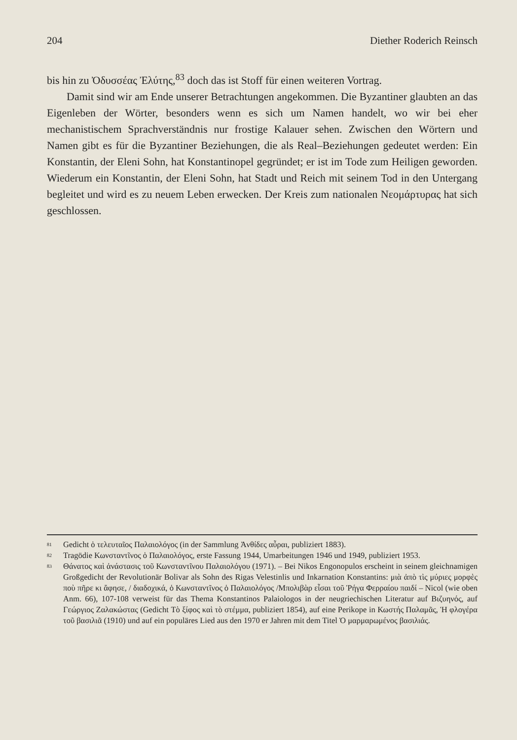204 Diether Roderich Reinsch
bis hin zu Ὀδυσσέας Ἐλύτης,<sup>83</sup> doch das ist Stoff für einen weiteren Vortrag.
Damit sind wir am Ende unserer Betrachtungen angekommen. Die Byzantiner glaubten an das Eigenleben der Wörter, besonders wenn es sich um Namen handelt, wo wir bei eher mechanistischem Sprachverständnis nur frostige Kalauer sehen. Zwischen den Wörtern und Namen gibt es für die Byzantiner Beziehungen, die als Real–Beziehungen gedeutet werden: Ein Konstantin, der Eleni Sohn, hat Konstantinopel gegründet; er ist im Tode zum Heiligen geworden. Wiederum ein Konstantin, der Eleni Sohn, hat Stadt und Reich mit seinem Tod in den Untergang begleitet und wird es zu neuem Leben erwecken. Der Kreis zum nationalen Νεομάρτυρας hat sich geschlossen.
81 Gedicht ὁ τελευταῖος Παλαιολόγος (in der Sammlung Ἀνθίδες αὖραι, publiziert 1883).
82 Tragödie Κωνσταντῖνος ὁ Παλαιολόγος, erste Fassung 1944, Umarbeitungen 1946 und 1949, publiziert 1953.
83 Θάνατος καὶ ἀνάστασις τοῦ Κωνσταντῖνου Παλαιολόγου (1971). – Bei Nikos Engonopulos erscheint in seinem gleichnamigen Großgedicht der Revolutionär Bolivar als Sohn des Rigas Velestinlis und Inkarnation Konstantins: μιὰ ἀπὸ τὶς μύριες μορφὲς ποὺ πῆρε κι ἄφησε, / διαδοχικά, ὁ Κωνσταντῖνος ὁ Παλαιολόγος /Μπολιβὰρ εἶσαι τοῦ Ῥήγα Φερραίου παιδί – Nicol (wie oben Anm. 66), 107-108 verweist für das Thema Konstantinos Palaiologos in der neugriechischen Literatur auf Βιζυηνός, auf Γεώργιος Ζαλακώστας (Gedicht Τὸ ξίφος καὶ τὸ στέμμα, publiziert 1854), auf eine Perikope in Κωστής Παλαμᾶς, Ἡ φλογέρα τοῦ βασιλιᾶ (1910) und auf ein populäres Lied aus den 1970 er Jahren mit dem Titel Ὁ μαρμαρωμένος βασιλιάς.